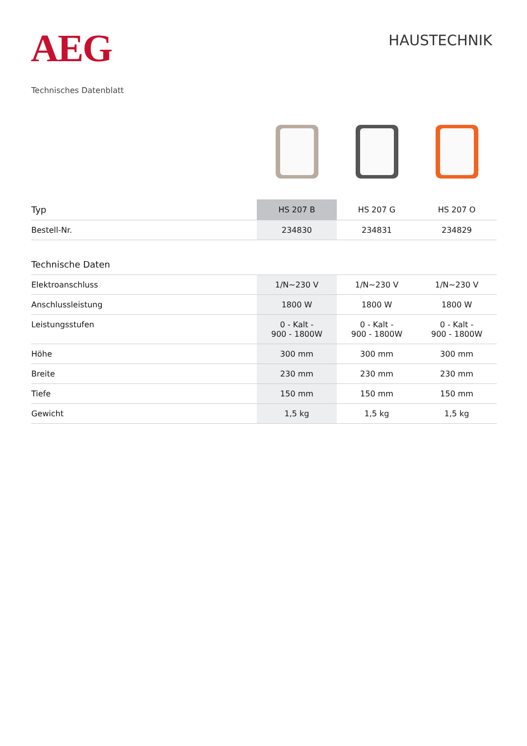AEG
HAUSTECHNIK
Technisches Datenblatt
| Typ | HS 207 B | HS 207 G | HS 207 O |
| --- | --- | --- | --- |
| Bestell-Nr. | 234830 | 234831 | 234829 |
| Technische Daten | | | |
| Elektroanschluss | 1/N~230 V | 1/N~230 V | 1/N~230 V |
| Anschlussleistung | 1800 W | 1800 W | 1800 W |
| Leistungsstufen | 0 - Kalt - 900 - 1800W | 0 - Kalt - 900 - 1800W | 0 - Kalt - 900 - 1800W |
| Höhe | 300 mm | 300 mm | 300 mm |
| Breite | 230 mm | 230 mm | 230 mm |
| Tiefe | 150 mm | 150 mm | 150 mm |
| Gewicht | 1,5 kg | 1,5 kg | 1,5 kg |